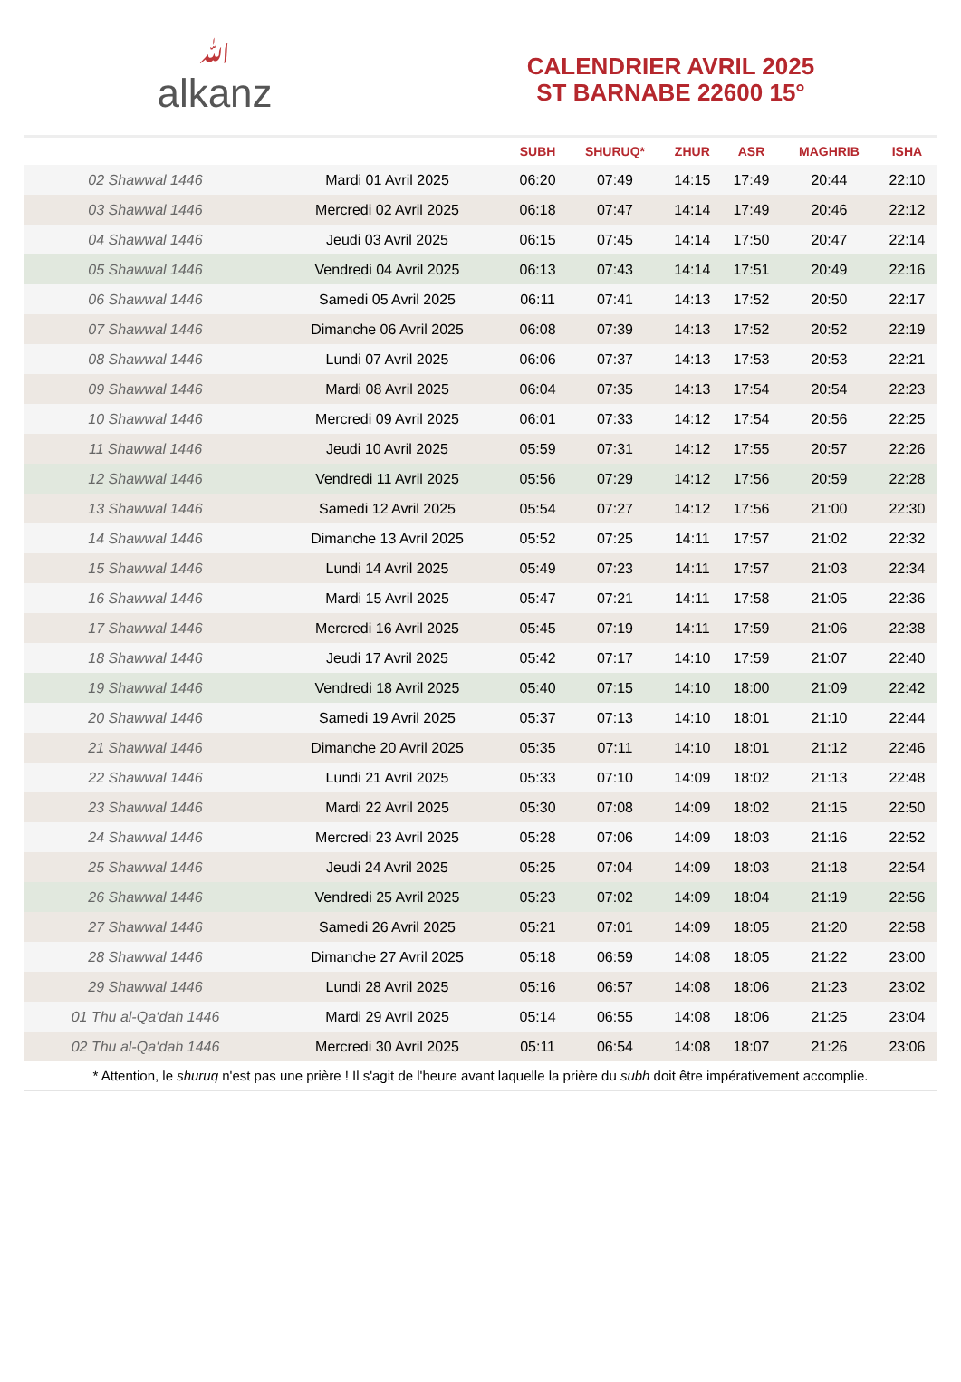ﷲalkanz
CALENDRIER AVRIL 2025
ST BARNABE 22600 15°
| | | SUBH | SHURUQ* | ZHUR | ASR | MAGHRIB | ISHA |
| --- | --- | --- | --- | --- | --- | --- | --- |
| 02 Shawwal 1446 | Mardi 01 Avril 2025 | 06:20 | 07:49 | 14:15 | 17:49 | 20:44 | 22:10 |
| 03 Shawwal 1446 | Mercredi 02 Avril 2025 | 06:18 | 07:47 | 14:14 | 17:49 | 20:46 | 22:12 |
| 04 Shawwal 1446 | Jeudi 03 Avril 2025 | 06:15 | 07:45 | 14:14 | 17:50 | 20:47 | 22:14 |
| 05 Shawwal 1446 | Vendredi 04 Avril 2025 | 06:13 | 07:43 | 14:14 | 17:51 | 20:49 | 22:16 |
| 06 Shawwal 1446 | Samedi 05 Avril 2025 | 06:11 | 07:41 | 14:13 | 17:52 | 20:50 | 22:17 |
| 07 Shawwal 1446 | Dimanche 06 Avril 2025 | 06:08 | 07:39 | 14:13 | 17:52 | 20:52 | 22:19 |
| 08 Shawwal 1446 | Lundi 07 Avril 2025 | 06:06 | 07:37 | 14:13 | 17:53 | 20:53 | 22:21 |
| 09 Shawwal 1446 | Mardi 08 Avril 2025 | 06:04 | 07:35 | 14:13 | 17:54 | 20:54 | 22:23 |
| 10 Shawwal 1446 | Mercredi 09 Avril 2025 | 06:01 | 07:33 | 14:12 | 17:54 | 20:56 | 22:25 |
| 11 Shawwal 1446 | Jeudi 10 Avril 2025 | 05:59 | 07:31 | 14:12 | 17:55 | 20:57 | 22:26 |
| 12 Shawwal 1446 | Vendredi 11 Avril 2025 | 05:56 | 07:29 | 14:12 | 17:56 | 20:59 | 22:28 |
| 13 Shawwal 1446 | Samedi 12 Avril 2025 | 05:54 | 07:27 | 14:12 | 17:56 | 21:00 | 22:30 |
| 14 Shawwal 1446 | Dimanche 13 Avril 2025 | 05:52 | 07:25 | 14:11 | 17:57 | 21:02 | 22:32 |
| 15 Shawwal 1446 | Lundi 14 Avril 2025 | 05:49 | 07:23 | 14:11 | 17:57 | 21:03 | 22:34 |
| 16 Shawwal 1446 | Mardi 15 Avril 2025 | 05:47 | 07:21 | 14:11 | 17:58 | 21:05 | 22:36 |
| 17 Shawwal 1446 | Mercredi 16 Avril 2025 | 05:45 | 07:19 | 14:11 | 17:59 | 21:06 | 22:38 |
| 18 Shawwal 1446 | Jeudi 17 Avril 2025 | 05:42 | 07:17 | 14:10 | 17:59 | 21:07 | 22:40 |
| 19 Shawwal 1446 | Vendredi 18 Avril 2025 | 05:40 | 07:15 | 14:10 | 18:00 | 21:09 | 22:42 |
| 20 Shawwal 1446 | Samedi 19 Avril 2025 | 05:37 | 07:13 | 14:10 | 18:01 | 21:10 | 22:44 |
| 21 Shawwal 1446 | Dimanche 20 Avril 2025 | 05:35 | 07:11 | 14:10 | 18:01 | 21:12 | 22:46 |
| 22 Shawwal 1446 | Lundi 21 Avril 2025 | 05:33 | 07:10 | 14:09 | 18:02 | 21:13 | 22:48 |
| 23 Shawwal 1446 | Mardi 22 Avril 2025 | 05:30 | 07:08 | 14:09 | 18:02 | 21:15 | 22:50 |
| 24 Shawwal 1446 | Mercredi 23 Avril 2025 | 05:28 | 07:06 | 14:09 | 18:03 | 21:16 | 22:52 |
| 25 Shawwal 1446 | Jeudi 24 Avril 2025 | 05:25 | 07:04 | 14:09 | 18:03 | 21:18 | 22:54 |
| 26 Shawwal 1446 | Vendredi 25 Avril 2025 | 05:23 | 07:02 | 14:09 | 18:04 | 21:19 | 22:56 |
| 27 Shawwal 1446 | Samedi 26 Avril 2025 | 05:21 | 07:01 | 14:09 | 18:05 | 21:20 | 22:58 |
| 28 Shawwal 1446 | Dimanche 27 Avril 2025 | 05:18 | 06:59 | 14:08 | 18:05 | 21:22 | 23:00 |
| 29 Shawwal 1446 | Lundi 28 Avril 2025 | 05:16 | 06:57 | 14:08 | 18:06 | 21:23 | 23:02 |
| 01 Thu al-Qa‘dah 1446 | Mardi 29 Avril 2025 | 05:14 | 06:55 | 14:08 | 18:06 | 21:25 | 23:04 |
| 02 Thu al-Qa‘dah 1446 | Mercredi 30 Avril 2025 | 05:11 | 06:54 | 14:08 | 18:07 | 21:26 | 23:06 |
* Attention, le shuruq n'est pas une prière ! Il s'agit de l'heure avant laquelle la prière du subh doit être impérativement accomplie.